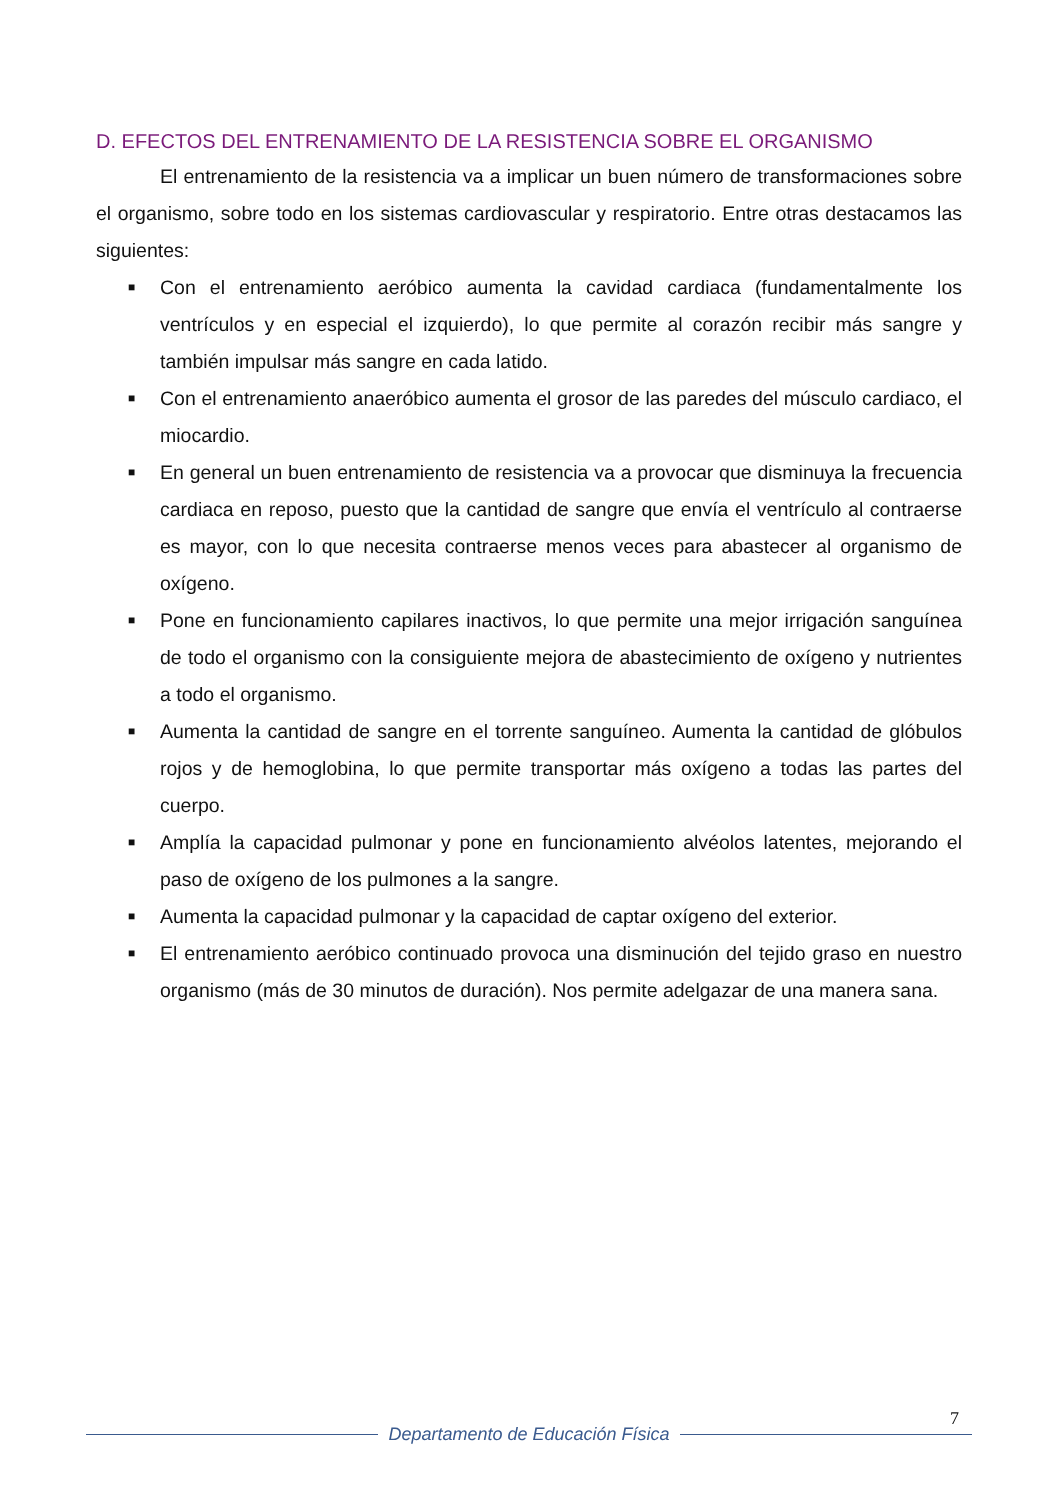D. EFECTOS DEL ENTRENAMIENTO DE LA RESISTENCIA SOBRE EL ORGANISMO
El entrenamiento de la resistencia va a implicar un buen número de transformaciones sobre el organismo, sobre todo en los sistemas cardiovascular y respiratorio. Entre otras destacamos las siguientes:
■ Con el entrenamiento aeróbico aumenta la cavidad cardiaca (fundamentalmente los ventrículos y en especial el izquierdo), lo que permite al corazón recibir más sangre y también impulsar más sangre en cada latido.
■ Con el entrenamiento anaeróbico aumenta el grosor de las paredes del músculo cardiaco, el miocardio.
■ En general un buen entrenamiento de resistencia va a provocar que disminuya la frecuencia cardiaca en reposo, puesto que la cantidad de sangre que envía el ventrículo al contraerse es mayor, con lo que necesita contraerse menos veces para abastecer al organismo de oxígeno.
■ Pone en funcionamiento capilares inactivos, lo que permite una mejor irrigación sanguínea de todo el organismo con la consiguiente mejora de abastecimiento de oxígeno y nutrientes a todo el organismo.
■ Aumenta la cantidad de sangre en el torrente sanguíneo. Aumenta la cantidad de glóbulos rojos y de hemoglobina, lo que permite transportar más oxígeno a todas las partes del cuerpo.
■ Amplía la capacidad pulmonar y pone en funcionamiento alvéolos latentes, mejorando el paso de oxígeno de los pulmones a la sangre.
■ Aumenta la capacidad pulmonar y la capacidad de captar oxígeno del exterior.
■ El entrenamiento aeróbico continuado provoca una disminución del tejido graso en nuestro organismo (más de 30 minutos de duración). Nos permite adelgazar de una manera sana.
7
Departamento de Educación Física